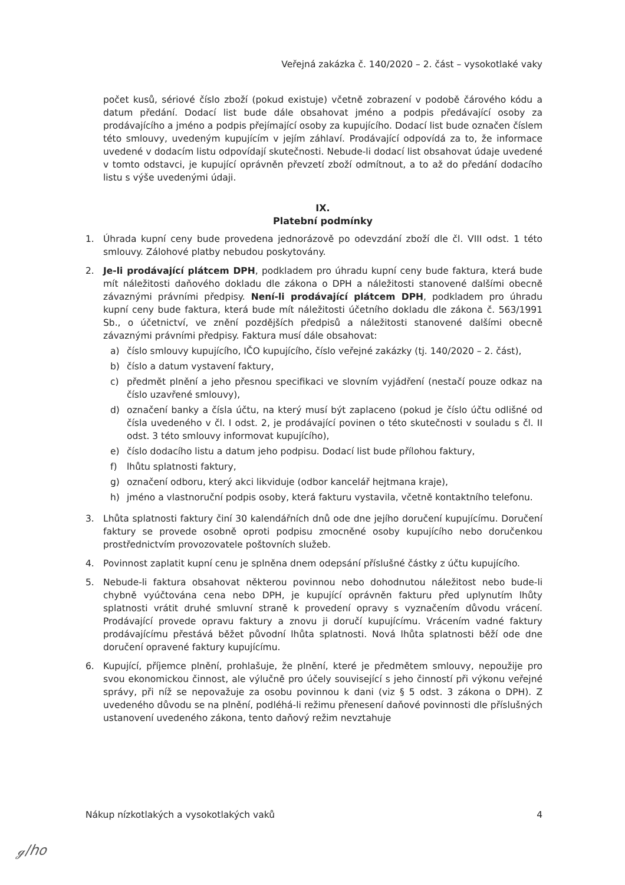Veřejná zakázka č. 140/2020 – 2. část – vysokotlaké vaky
počet kusů, sériové číslo zboží (pokud existuje) včetně zobrazení v podobě čárového kódu a datum předání. Dodací list bude dále obsahovat jméno a podpis předávající osoby za prodávajícího a jméno a podpis přejímající osoby za kupujícího. Dodací list bude označen číslem této smlouvy, uvedeným kupujícím v jejím záhlaví. Prodávající odpovídá za to, že informace uvedené v dodacím listu odpovídají skutečnosti. Nebude-li dodací list obsahovat údaje uvedené v tomto odstavci, je kupující oprávněn převzetí zboží odmítnout, a to až do předání dodacího listu s výše uvedenými údaji.
IX.
Platební podmínky
1. Úhrada kupní ceny bude provedena jednorázově po odevzdání zboží dle čl. VIII odst. 1 této smlouvy. Zálohové platby nebudou poskytovány.
2. Je-li prodávající plátcem DPH, podkladem pro úhradu kupní ceny bude faktura, která bude mít náležitosti daňového dokladu dle zákona o DPH a náležitosti stanovené dalšími obecně závaznými právními předpisy. Není-li prodávající plátcem DPH, podkladem pro úhradu kupní ceny bude faktura, která bude mít náležitosti účetního dokladu dle zákona č. 563/1991 Sb., o účetnictví, ve znění pozdějších předpisů a náležitosti stanovené dalšími obecně závaznými právními předpisy. Faktura musí dále obsahovat:
a) číslo smlouvy kupujícího, IČO kupujícího, číslo veřejné zakázky (tj. 140/2020 – 2. část),
b) číslo a datum vystavení faktury,
c) předmět plnění a jeho přesnou specifikaci ve slovním vyjádření (nestačí pouze odkaz na číslo uzavřené smlouvy),
d) označení banky a čísla účtu, na který musí být zaplaceno (pokud je číslo účtu odlišné od čísla uvedeného v čl. I odst. 2, je prodávající povinen o této skutečnosti v souladu s čl. II odst. 3 této smlouvy informovat kupujícího),
e) číslo dodacího listu a datum jeho podpisu. Dodací list bude přílohou faktury,
f) lhůtu splatnosti faktury,
g) označení odboru, který akci likviduje (odbor kancelář hejtmana kraje),
h) jméno a vlastnoruční podpis osoby, která fakturu vystavila, včetně kontaktního telefonu.
3. Lhůta splatnosti faktury činí 30 kalendářních dnů ode dne jejího doručení kupujícímu. Doručení faktury se provede osobně oproti podpisu zmocněné osoby kupujícího nebo doručenkou prostřednictvím provozovatele poštovních služeb.
4. Povinnost zaplatit kupní cenu je splněna dnem odepsání příslušné částky z účtu kupujícího.
5. Nebude-li faktura obsahovat některou povinnou nebo dohodnutou náležitost nebo bude-li chybně vyúčtována cena nebo DPH, je kupující oprávněn fakturu před uplynutím lhůty splatnosti vrátit druhé smluvní straně k provedení opravy s vyznačením důvodu vrácení. Prodávající provede opravu faktury a znovu ji doručí kupujícímu. Vrácením vadné faktury prodávajícímu přestává běžet původní lhůta splatnosti. Nová lhůta splatnosti běží ode dne doručení opravené faktury kupujícímu.
6. Kupující, příjemce plnění, prohlašuje, že plnění, které je předmětem smlouvy, nepoužije pro svou ekonomickou činnost, ale výlučně pro účely související s jeho činností při výkonu veřejné správy, při níž se nepovažuje za osobu povinnou k dani (viz § 5 odst. 3 zákona o DPH). Z uvedeného důvodu se na plnění, podléhá-li režimu přenesení daňové povinnosti dle příslušných ustanovení uvedeného zákona, tento daňový režim nevztahuje
Nákup nízkotlakých a vysokotlakých vaků 4
ℊ/ℎ𝑜